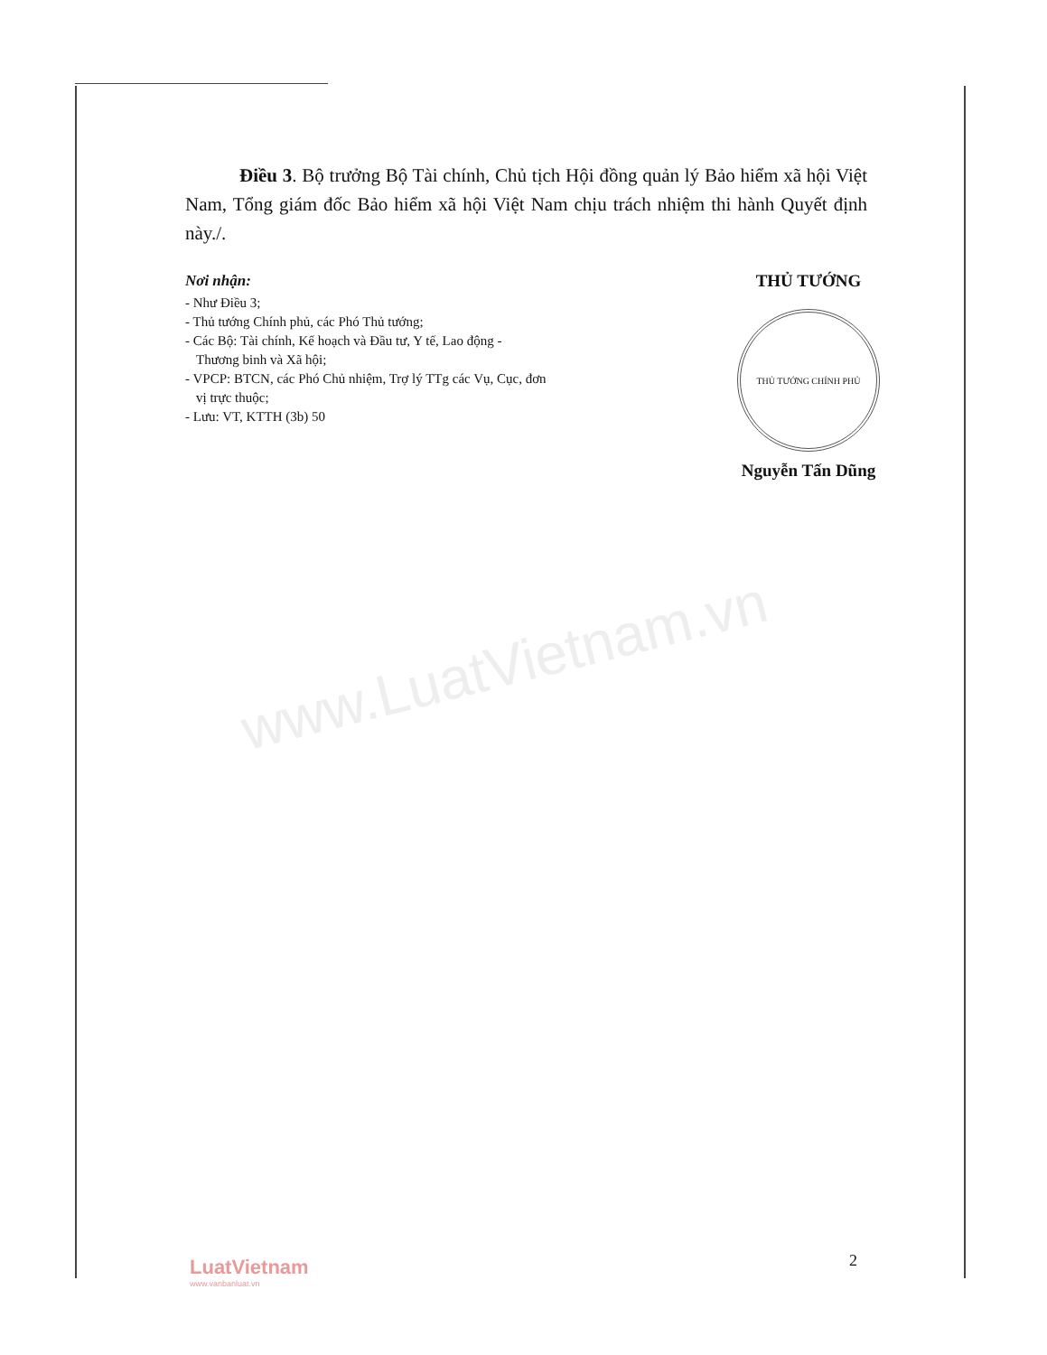www.LuatVietnam.vn
Điều 3. Bộ trưởng Bộ Tài chính, Chủ tịch Hội đồng quản lý Bảo hiểm xã hội Việt Nam, Tổng giám đốc Bảo hiểm xã hội Việt Nam chịu trách nhiệm thi hành Quyết định này./.
Nơi nhận:
- Như Điều 3;
- Thủ tướng Chính phủ, các Phó Thủ tướng;
- Các Bộ: Tài chính, Kế hoạch và Đầu tư, Y tế, Lao động - Thương binh và Xã hội;
- VPCP: BTCN, các Phó Chủ nhiệm, Trợ lý TTg các Vụ, Cục, đơn vị trực thuộc;
- Lưu: VT, KTTH (3b) 50
THỦ TƯỚNG
THỦ TƯỚNG CHÍNH PHỦ
Nguyễn Tấn Dũng
LuatVietnam
www.vanbanluat.vn
2